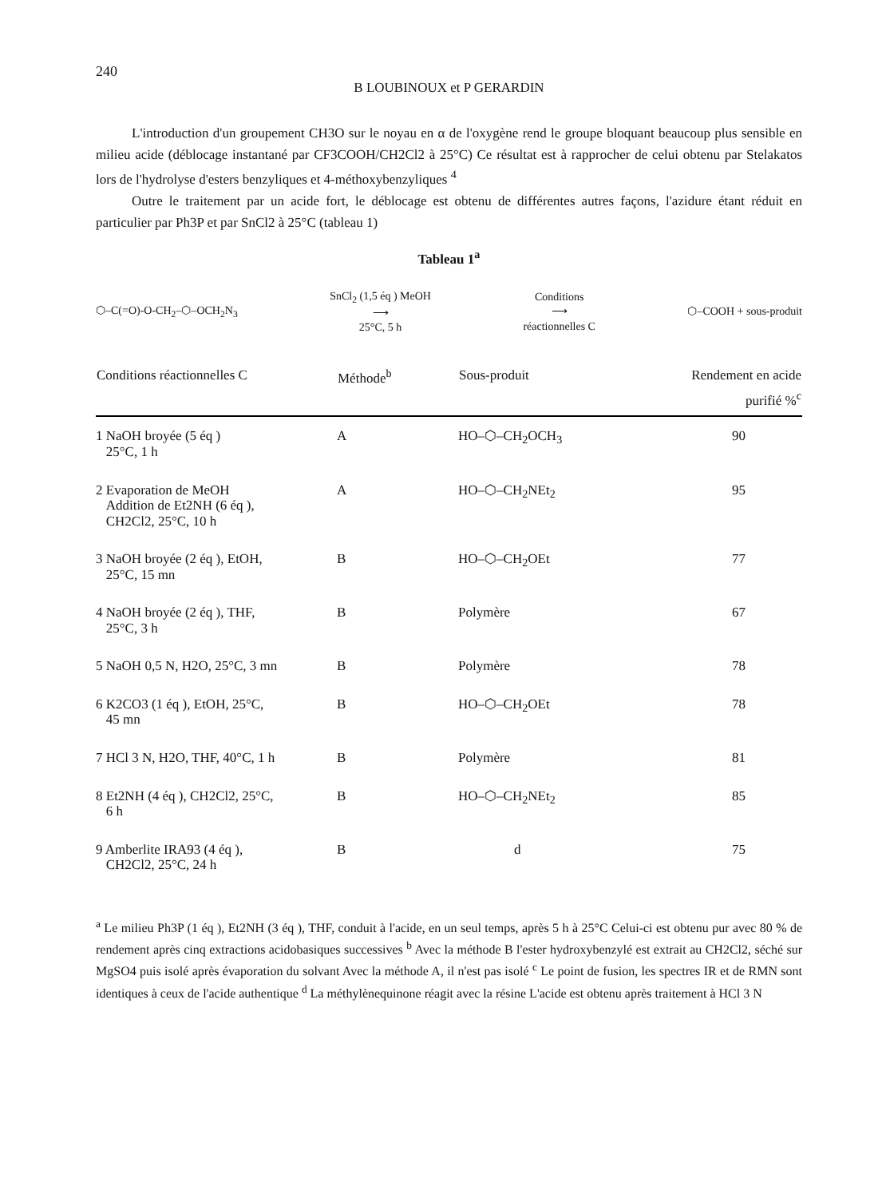240
B LOUBINOUX et P GERARDIN
L'introduction d'un groupement CH3O sur le noyau en α de l'oxygène rend le groupe bloquant beaucoup plus sensible en milieu acide (déblocage instantané par CF3COOH/CH2Cl2 à 25°C) Ce résultat est à rapprocher de celui obtenu par Stelakatos lors de l'hydrolyse d'esters benzyliques et 4-méthoxybenzyliques <sup>4</sup>
Outre le traitement par un acide fort, le déblocage est obtenu de différentes autres façons, l'azidure étant réduit en particulier par Ph3P et par SnCl2 à 25°C (tableau 1)
Tableau 1<sup>a</sup>
⬡–C(=O)-O-CH<sub>2</sub>–⬡–OCH<sub>2</sub>N<sub>3</sub>
SnCl<sub>2</sub> (1,5 éq ) MeOH
⟶
25°C, 5 h
Conditions
⟶
réactionnelles C
⬡–COOH + sous-produit
| Conditions réactionnelles C | Méthode<sup>b</sup> | Sous-produit | Rendement en acide purifié %<sup>c</sup> |
| --- | --- | --- | --- |
| 1 NaOH broyée (5 éq ) 25°C, 1 h | A | HO–⬡–CH<sub>2</sub>OCH<sub>3</sub> | 90 |
| 2 Evaporation de MeOH Addition de Et2NH (6 éq ), CH2Cl2, 25°C, 10 h | A | HO–⬡–CH<sub>2</sub>NEt<sub>2</sub> | 95 |
| 3 NaOH broyée (2 éq ), EtOH, 25°C, 15 mn | B | HO–⬡–CH<sub>2</sub>OEt | 77 |
| 4 NaOH broyée (2 éq ), THF, 25°C, 3 h | B | Polymère | 67 |
| 5 NaOH 0,5 N, H2O, 25°C, 3 mn | B | Polymère | 78 |
| 6 K2CO3 (1 éq ), EtOH, 25°C, 45 mn | B | HO–⬡–CH<sub>2</sub>OEt | 78 |
| 7 HCl 3 N, H2O, THF, 40°C, 1 h | B | Polymère | 81 |
| 8 Et2NH (4 éq ), CH2Cl2, 25°C, 6 h | B | HO–⬡–CH<sub>2</sub>NEt<sub>2</sub> | 85 |
| 9 Amberlite IRA93 (4 éq ), CH2Cl2, 25°C, 24 h | B | d | 75 |
<sup>a</sup> Le milieu Ph3P (1 éq ), Et2NH (3 éq ), THF, conduit à l'acide, en un seul temps, après 5 h à 25°C Celui-ci est obtenu pur avec 80 % de rendement après cinq extractions acidobasiques successives <sup>b</sup> Avec la méthode B l'ester hydroxybenzylé est extrait au CH2Cl2, séché sur MgSO4 puis isolé après évaporation du solvant Avec la méthode A, il n'est pas isolé <sup>c</sup> Le point de fusion, les spectres IR et de RMN sont identiques à ceux de l'acide authentique <sup>d</sup> La méthylènequinone réagit avec la résine L'acide est obtenu après traitement à HCl 3 N